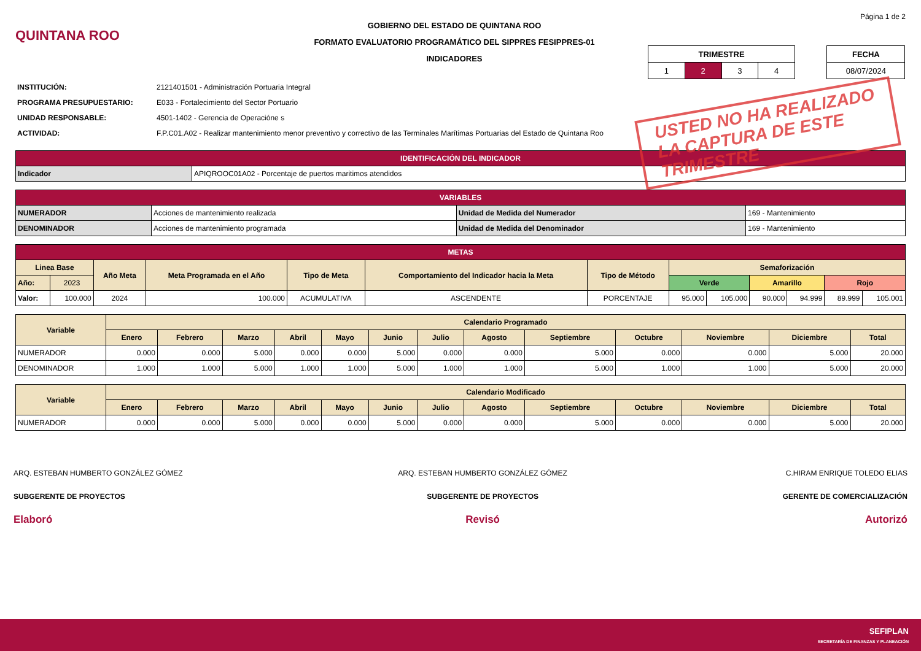QUINTANA ROO
GOBIERNO DEL ESTADO DE QUINTANA ROO
FORMATO EVALUATORIO PROGRAMÁTICO DEL SIPPRES FESIPPRES-01
INDICADORES
Página 1 de 2
| TRIMESTRE | | | |
| 1 | 2 | 3 | 4 |
| FECHA |
| 08/07/2024 |
INSTITUCIÓN: 2121401501 - Administración Portuaria Integral
PROGRAMA PRESUPUESTARIO: E033 - Fortalecimiento del Sector Portuario
UNIDAD RESPONSABLE: 4501-1402 - Gerencia de Operacióne s
ACTIVIDAD: F.P.C01.A02 - Realizar mantenimiento menor preventivo y correctivo de las Terminales Marítimas Portuarias del Estado de Quintana Roo
USTED NO HA REALIZADO
LA CAPTURA DE ESTE
TRIMESTRE
| IDENTIFICACIÓN DEL INDICADOR | |
| Indicador | APIQROOC01A02 - Porcentaje de puertos maritimos atendidos |
| VARIABLES | | | |
| NUMERADOR | Acciones de mantenimiento realizada | Unidad de Medida del Numerador | 169 - Mantenimiento |
| DENOMINADOR | Acciones de mantenimiento programada | Unidad de Medida del Denominador | 169 - Mantenimiento |
| METAS | | | | | | | | | | | | |
| Linea Base | | Año Meta | Meta Programada en el Año | Tipo de Meta | Comportamiento del Indicador hacia la Meta | Tipo de Método | Semaforización | | | | | |
| Año: | 2023 | | | | | | Verde | | Amarillo | | Rojo | |
| Valor: | 100.000 | 2024 | 100.000 | ACUMULATIVA | ASCENDENTE | PORCENTAJE | 95.000 | 105.000 | 90.000 | 94.999 | 89.999 | 105.001 |
| Variable | Calendario Programado | | | | | | | | | | | | |
| | Enero | Febrero | Marzo | Abril | Mayo | Junio | Julio | Agosto | Septiembre | Octubre | Noviembre | Diciembre | Total |
| NUMERADOR | 0.000 | 0.000 | 5.000 | 0.000 | 0.000 | 5.000 | 0.000 | 0.000 | 5.000 | 0.000 | 0.000 | 5.000 | 20.000 |
| DENOMINADOR | 1.000 | 1.000 | 5.000 | 1.000 | 1.000 | 5.000 | 1.000 | 1.000 | 5.000 | 1.000 | 1.000 | 5.000 | 20.000 |
| Variable | Calendario Modificado | | | | | | | | | | | | |
| | Enero | Febrero | Marzo | Abril | Mayo | Junio | Julio | Agosto | Septiembre | Octubre | Noviembre | Diciembre | Total |
| NUMERADOR | 0.000 | 0.000 | 5.000 | 0.000 | 0.000 | 5.000 | 0.000 | 0.000 | 5.000 | 0.000 | 0.000 | 5.000 | 20.000 |
ARQ. ESTEBAN HUMBERTO GONZÁLEZ GÓMEZ
SUBGERENTE DE PROYECTOS
Elaboró
ARQ. ESTEBAN HUMBERTO GONZÁLEZ GÓMEZ
SUBGERENTE DE PROYECTOS
Revisó
C.HIRAM ENRIQUE TOLEDO ELIAS
GERENTE DE COMERCIALIZACIÓN
Autorizó
SEFIPLAN
SECRETARÍA DE FINANZAS Y PLANEACIÓN